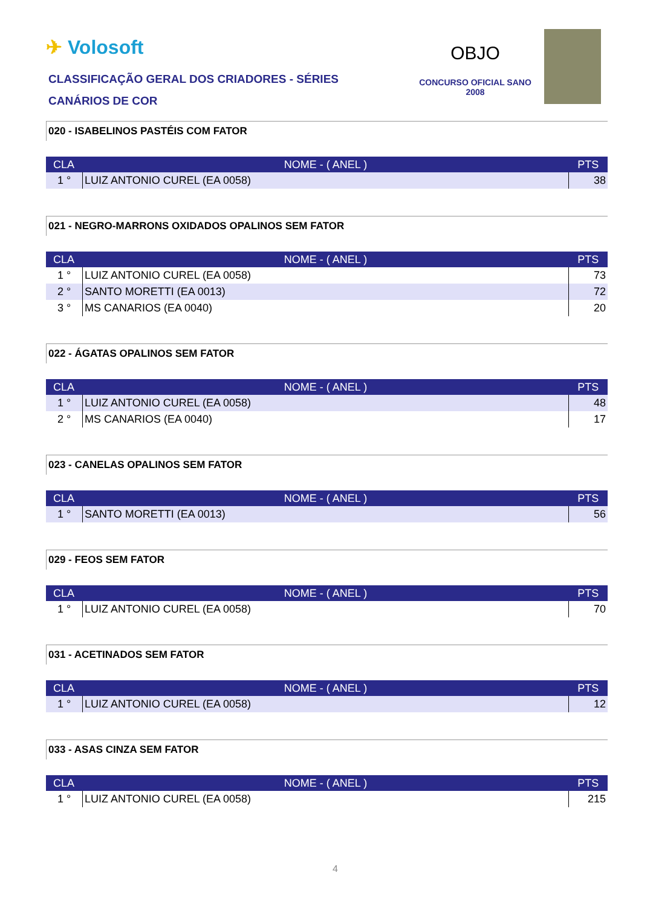✈ Volosoft
CLASSIFICAÇÃO GERAL DOS CRIADORES - SÉRIES
CANÁRIOS DE COR
OBJO
CONCURSO OFICIAL SANO
2008
020 - ISABELINOS PASTÉIS COM FATOR
| CLA | NOME - ( ANEL ) | PTS |
| --- | --- | --- |
| 1 ° | LUIZ ANTONIO CUREL (EA 0058) | 38 |
021 - NEGRO-MARRONS OXIDADOS OPALINOS SEM FATOR
| CLA | NOME - ( ANEL ) | PTS |
| --- | --- | --- |
| 1 ° | LUIZ ANTONIO CUREL (EA 0058) | 73 |
| 2 ° | SANTO MORETTI (EA 0013) | 72 |
| 3 ° | MS CANARIOS (EA 0040) | 20 |
022 - ÁGATAS OPALINOS SEM FATOR
| CLA | NOME - ( ANEL ) | PTS |
| --- | --- | --- |
| 1 ° | LUIZ ANTONIO CUREL (EA 0058) | 48 |
| 2 ° | MS CANARIOS (EA 0040) | 17 |
023 - CANELAS OPALINOS SEM FATOR
| CLA | NOME - ( ANEL ) | PTS |
| --- | --- | --- |
| 1 ° | SANTO MORETTI (EA 0013) | 56 |
029 - FEOS SEM FATOR
| CLA | NOME - ( ANEL ) | PTS |
| --- | --- | --- |
| 1 ° | LUIZ ANTONIO CUREL (EA 0058) | 70 |
031 - ACETINADOS SEM FATOR
| CLA | NOME - ( ANEL ) | PTS |
| --- | --- | --- |
| 1 ° | LUIZ ANTONIO CUREL (EA 0058) | 12 |
033 - ASAS CINZA SEM FATOR
| CLA | NOME - ( ANEL ) | PTS |
| --- | --- | --- |
| 1 ° | LUIZ ANTONIO CUREL (EA 0058) | 215 |
4